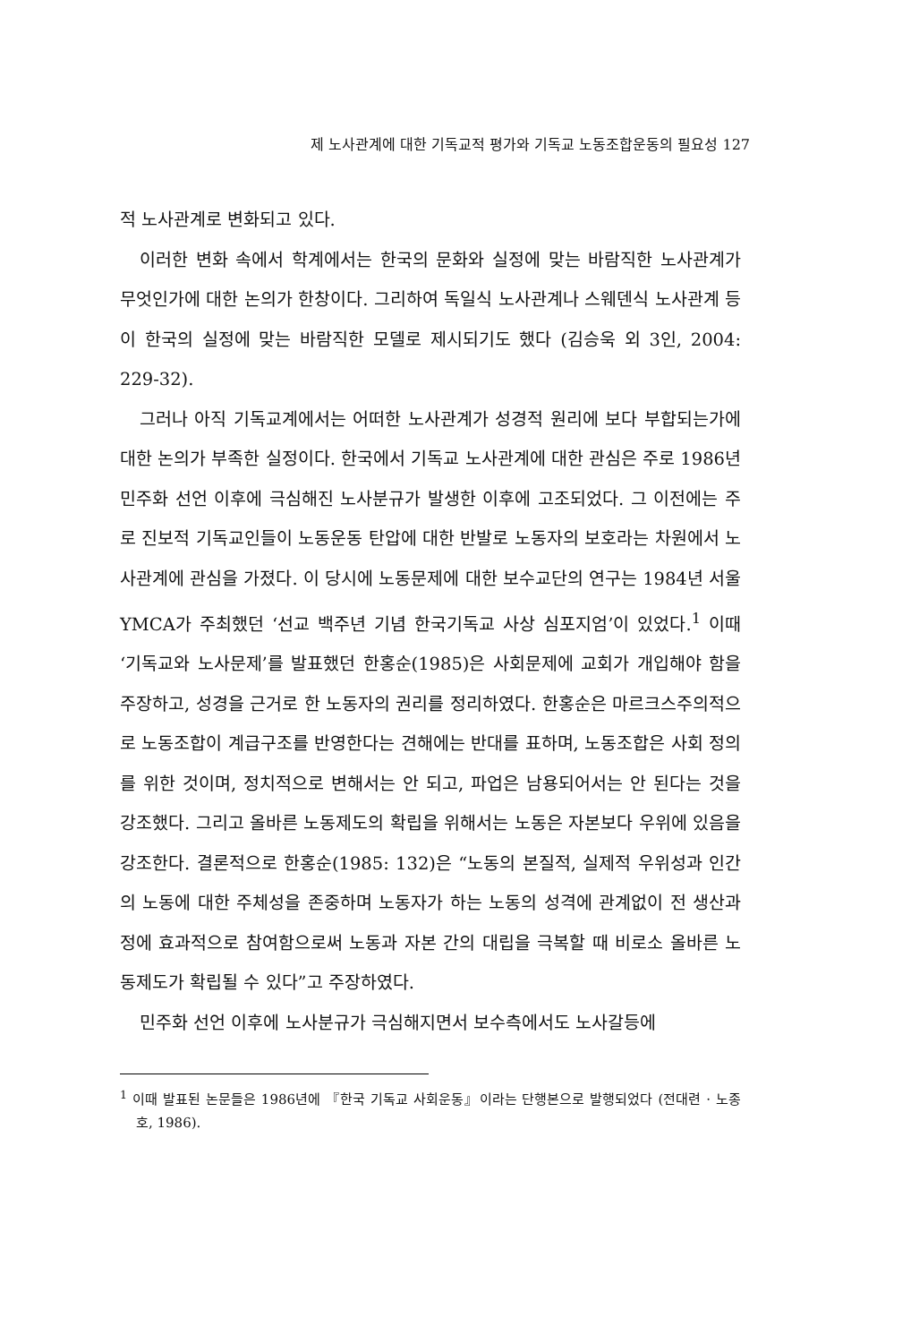제 노사관계에 대한 기독교적 평가와 기독교 노동조합운동의 필요성 127
적 노사관계로 변화되고 있다.
이러한 변화 속에서 학계에서는 한국의 문화와 실정에 맞는 바람직한 노사관계가 무엇인가에 대한 논의가 한창이다. 그리하여 독일식 노사관계나 스웨덴식 노사관계 등이 한국의 실정에 맞는 바람직한 모델로 제시되기도 했다 (김승욱 외 3인, 2004: 229-32).
그러나 아직 기독교계에서는 어떠한 노사관계가 성경적 원리에 보다 부합되는가에 대한 논의가 부족한 실정이다. 한국에서 기독교 노사관계에 대한 관심은 주로 1986년 민주화 선언 이후에 극심해진 노사분규가 발생한 이후에 고조되었다. 그 이전에는 주로 진보적 기독교인들이 노동운동 탄압에 대한 반발로 노동자의 보호라는 차원에서 노사관계에 관심을 가졌다. 이 당시에 노동문제에 대한 보수교단의 연구는 1984년 서울 YMCA가 주최했던 ‘선교 백주년 기념 한국기독교 사상 심포지엄’이 있었다.<sup>1</sup> 이때 ‘기독교와 노사문제’를 발표했던 한홍순(1985)은 사회문제에 교회가 개입해야 함을 주장하고, 성경을 근거로 한 노동자의 권리를 정리하였다. 한홍순은 마르크스주의적으로 노동조합이 계급구조를 반영한다는 견해에는 반대를 표하며, 노동조합은 사회 정의를 위한 것이며, 정치적으로 변해서는 안 되고, 파업은 남용되어서는 안 된다는 것을 강조했다. 그리고 올바른 노동제도의 확립을 위해서는 노동은 자본보다 우위에 있음을 강조한다. 결론적으로 한홍순(1985: 132)은 “노동의 본질적, 실제적 우위성과 인간의 노동에 대한 주체성을 존중하며 노동자가 하는 노동의 성격에 관계없이 전 생산과정에 효과적으로 참여함으로써 노동과 자본 간의 대립을 극복할 때 비로소 올바른 노동제도가 확립될 수 있다”고 주장하였다.
민주화 선언 이후에 노사분규가 극심해지면서 보수측에서도 노사갈등에
<sup>1</sup> 이때 발표된 논문들은 1986년에 『한국 기독교 사회운동』이라는 단행본으로 발행되었다 (전대련 · 노종호, 1986).